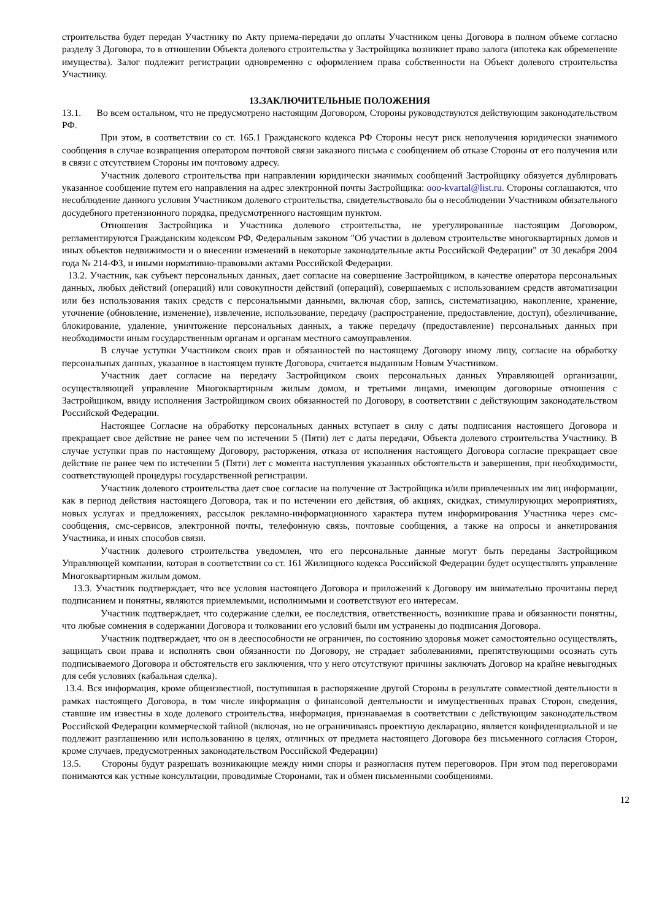строительства будет передан Участнику по Акту приема-передачи до оплаты Участником цены Договора в полном объеме согласно разделу 3 Договора, то в отношении Объекта долевого строительства у Застройщика возникнет право залога (ипотека как обременение имущества). Залог подлежит регистрации одновременно с оформлением права собственности на Объект долевого строительства Участнику.
13.ЗАКЛЮЧИТЕЛЬНЫЕ ПОЛОЖЕНИЯ
13.1. Во всем остальном, что не предусмотрено настоящим Договором, Стороны руководствуются действующим законодательством РФ.
При этом, в соответствии со ст. 165.1 Гражданского кодекса РФ Стороны несут риск неполучения юридически значимого сообщения в случае возвращения оператором почтовой связи заказного письма с сообщением об отказе Стороны от его получения или в связи с отсутствием Стороны им почтовому адресу.
Участник долевого строительства при направлении юридически значимых сообщений Застройщику обязуется дублировать указанное сообщение путем его направления на адрес электронной почты Застройщика: ooo-kvartal@list.ru. Стороны соглашаются, что несоблюдение данного условия Участником долевого строительства, свидетельствовало бы о несоблюдении Участником обязательного досудебного претензионного порядка, предусмотренного настоящим пунктом.
Отношения Застройщика и Участника долевого строительства, не урегулированные настоящим Договором, регламентируются Гражданским кодексом РФ, Федеральным законом "Об участии в долевом строительстве многоквартирных домов и иных объектов недвижимости и о внесении изменений в некоторые законодательные акты Российской Федерации" от 30 декабря 2004 года № 214-ФЗ, и иными нормативно-правовыми актами Российской Федерации.
13.2. Участник, как субъект персональных данных, дает согласие на совершение Застройщиком, в качестве оператора персональных данных, любых действий (операций) или совокупности действий (операций), совершаемых с использованием средств автоматизации или без использования таких средств с персональными данными, включая сбор, запись, систематизацию, накопление, хранение, уточнение (обновление, изменение), извлечение, использование, передачу (распространение, предоставление, доступ), обезличивание, блокирование, удаление, уничтожение персональных данных, а также передачу (предоставление) персональных данных при необходимости иным государственным органам и органам местного самоуправления.
В случае уступки Участником своих прав и обязанностей по настоящему Договору иному лицу, согласие на обработку персональных данных, указанное в настоящем пункте Договора, считается выданным Новым Участником.
Участник дает согласие на передачу Застройщиком своих персональных данных Управляющей организации, осуществляющей управление Многоквартирным жилым домом, и третьими лицами, имеющим договорные отношения с Застройщиком, ввиду исполнения Застройщиком своих обязанностей по Договору, в соответствии с действующим законодательством Российской Федерации.
Настоящее Согласие на обработку персональных данных вступает в силу с даты подписания настоящего Договора и прекращает свое действие не ранее чем по истечении 5 (Пяти) лет с даты передачи, Объекта долевого строительства Участнику. В случае уступки прав по настоящему Договору, расторжения, отказа от исполнения настоящего Договора согласие прекращает свое действие не ранее чем по истечении 5 (Пяти) лет с момента наступления указанных обстоятельств и завершения, при необходимости, соответствующей процедуры государственной регистрации.
Участник долевого строительства дает свое согласие на получение от Застройщика и/или привлеченных им лиц информации, как в период действия настоящего Договора, так и по истечении его действия, об акциях, скидках, стимулирующих мероприятиях, новых услугах и предложениях, рассылок рекламно-информационного характера путем информирования Участника через смс-сообщения, смс-сервисов, электронной почты, телефонную связь, почтовые сообщения, а также на опросы и анкетирования Участника, и иных способов связи.
Участник долевого строительства уведомлен, что его персональные данные могут быть переданы Застройщиком Управляющей компании, которая в соответствии со ст. 161 Жилищного кодекса Российской Федерации будет осуществлять управление Многоквартирным жилым домом.
13.3. Участник подтверждает, что все условия настоящего Договора и приложений к Договору им внимательно прочитаны перед подписанием и понятны, являются приемлемыми, исполнимыми и соответствуют его интересам.
Участник подтверждает, что содержание сделки, ее последствия, ответственность, возникшие права и обязанности понятны, что любые сомнения в содержании Договора и толковании его условий были им устранены до подписания Договора.
Участник подтверждает, что он в дееспособности не ограничен, по состоянию здоровья может самостоятельно осуществлять, защищать свои права и исполнять свои обязанности по Договору, не страдает заболеваниями, препятствующими осознать суть подписываемого Договора и обстоятельств его заключения, что у него отсутствуют причины заключать Договор на крайне невыгодных для себя условиях (кабальная сделка).
13.4. Вся информация, кроме общеизвестной, поступившая в распоряжение другой Стороны в результате совместной деятельности в рамках настоящего Договора, в том числе информация о финансовой деятельности и имущественных правах Сторон, сведения, ставшие им известны в ходе долевого строительства, информация, признаваемая в соответствии с действующим законодательством Российской Федерации коммерческой тайной (включая, но не ограничиваясь проектную декларацию, является конфиденциальной и не подлежит разглашению или использованию в целях, отличных от предмета настоящего Договора без письменного согласия Сторон, кроме случаев, предусмотренных законодательством Российской Федерации)
13.5. Стороны будут разрешать возникающие между ними споры и разногласия путем переговоров. При этом под переговорами понимаются как устные консультации, проводимые Сторонами, так и обмен письменными сообщениями.
12